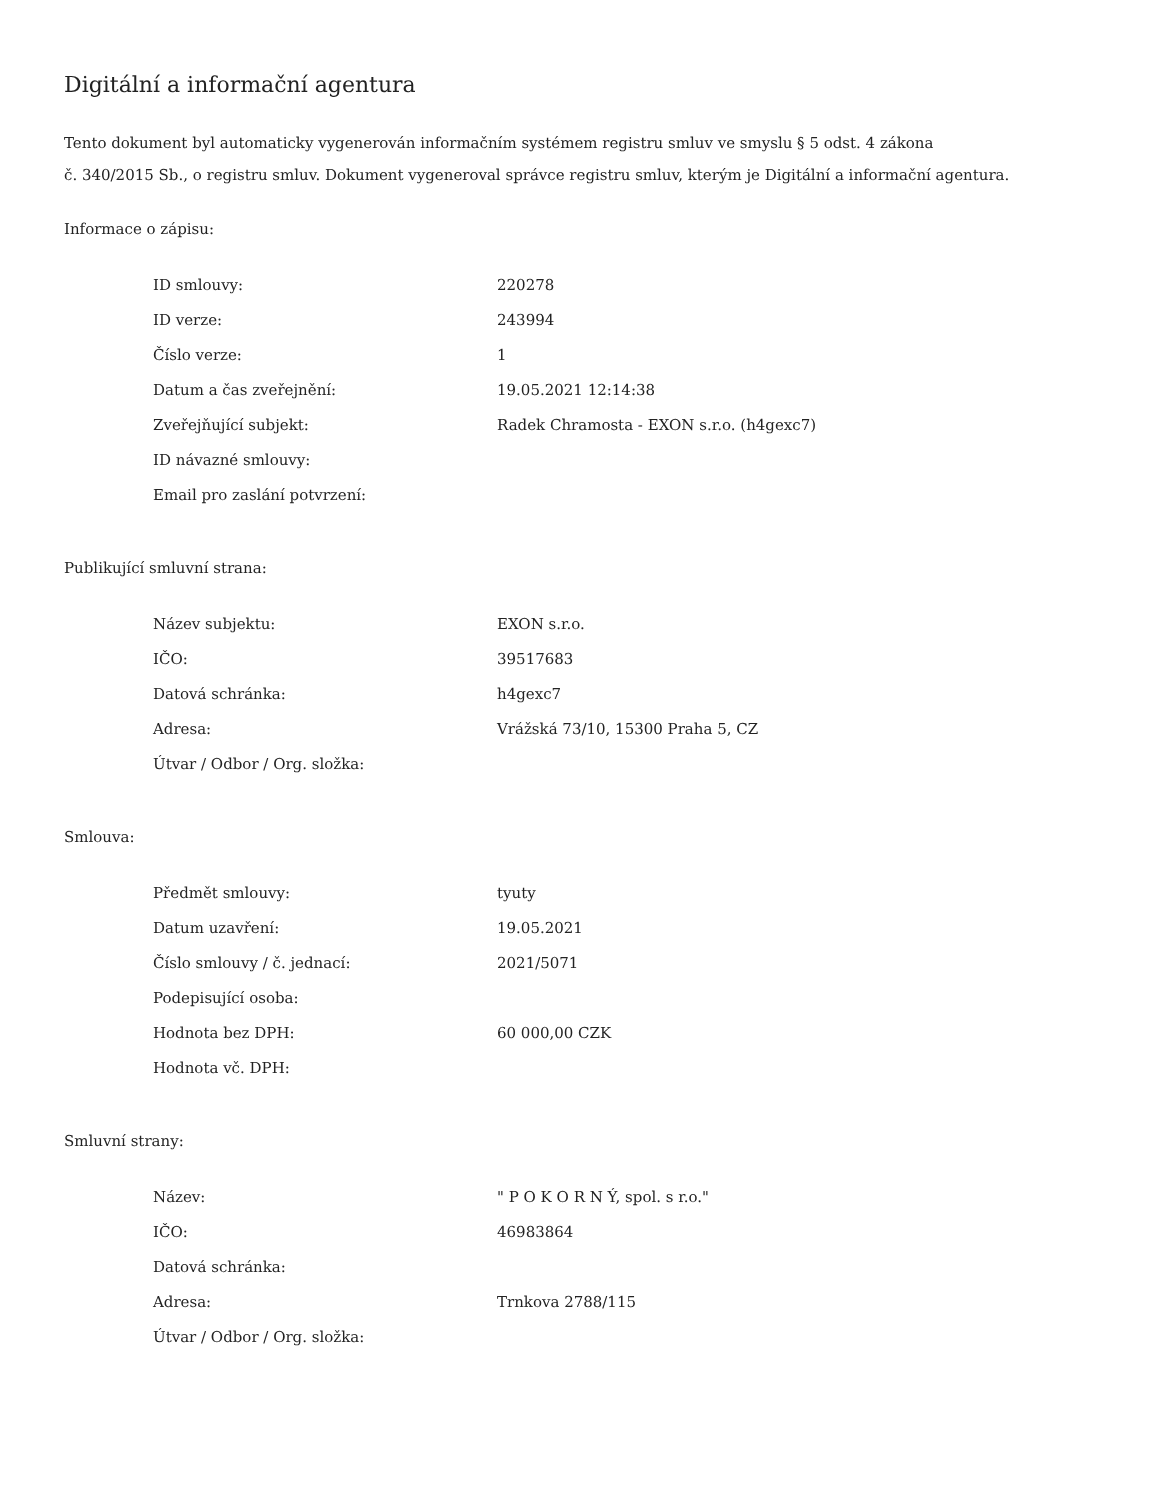Digitální a informační agentura
Tento dokument byl automaticky vygenerován informačním systémem registru smluv ve smyslu § 5 odst. 4 zákona
č. 340/2015 Sb., o registru smluv. Dokument vygeneroval správce registru smluv, kterým je Digitální a informační agentura.
Informace o zápisu:
| ID smlouvy: | 220278 |
| ID verze: | 243994 |
| Číslo verze: | 1 |
| Datum a čas zveřejnění: | 19.05.2021 12:14:38 |
| Zveřejňující subjekt: | Radek Chramosta - EXON s.r.o. (h4gexc7) |
| ID návazné smlouvy: | |
| Email pro zaslání potvrzení: | |
Publikující smluvní strana:
| Název subjektu: | EXON s.r.o. |
| IČO: | 39517683 |
| Datová schránka: | h4gexc7 |
| Adresa: | Vrážská 73/10, 15300 Praha 5, CZ |
| Útvar / Odbor / Org. složka: | |
Smlouva:
| Předmět smlouvy: | tyuty |
| Datum uzavření: | 19.05.2021 |
| Číslo smlouvy / č. jednací: | 2021/5071 |
| Podepisující osoba: | |
| Hodnota bez DPH: | 60 000,00 CZK |
| Hodnota vč. DPH: | |
Smluvní strany:
| Název: | " P O K O R N Ý, spol. s r.o." |
| IČO: | 46983864 |
| Datová schránka: | |
| Adresa: | Trnkova 2788/115 |
| Útvar / Odbor / Org. složka: | |